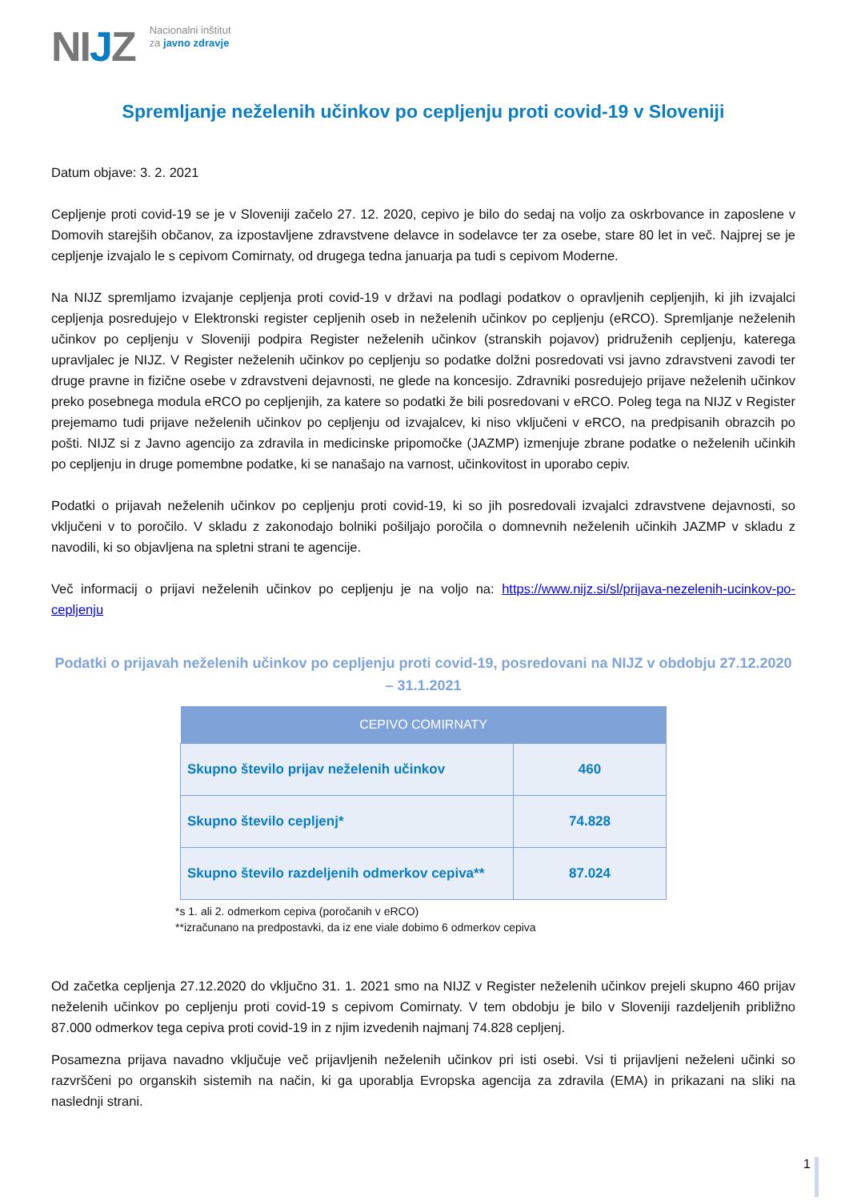NIJZ
Nacionalni inštitut
za javno zdravje
Spremljanje neželenih učinkov po cepljenju proti covid-19 v Sloveniji
Datum objave: 3. 2. 2021
Cepljenje proti covid-19 se je v Sloveniji začelo 27. 12. 2020, cepivo je bilo do sedaj na voljo za oskrbovance in zaposlene v Domovih starejših občanov, za izpostavljene zdravstvene delavce in sodelavce ter za osebe, stare 80 let in več. Najprej se je cepljenje izvajalo le s cepivom Comirnaty, od drugega tedna januarja pa tudi s cepivom Moderne.
Na NIJZ spremljamo izvajanje cepljenja proti covid-19 v državi na podlagi podatkov o opravljenih cepljenjih, ki jih izvajalci cepljenja posredujejo v Elektronski register cepljenih oseb in neželenih učinkov po cepljenju (eRCO). Spremljanje neželenih učinkov po cepljenju v Sloveniji podpira Register neželenih učinkov (stranskih pojavov) pridruženih cepljenju, katerega upravljalec je NIJZ. V Register neželenih učinkov po cepljenju so podatke dolžni posredovati vsi javno zdravstveni zavodi ter druge pravne in fizične osebe v zdravstveni dejavnosti, ne glede na koncesijo. Zdravniki posredujejo prijave neželenih učinkov preko posebnega modula eRCO po cepljenjih, za katere so podatki že bili posredovani v eRCO. Poleg tega na NIJZ v Register prejemamo tudi prijave neželenih učinkov po cepljenju od izvajalcev, ki niso vključeni v eRCO, na predpisanih obrazcih po pošti. NIJZ si z Javno agencijo za zdravila in medicinske pripomočke (JAZMP) izmenjuje zbrane podatke o neželenih učinkih po cepljenju in druge pomembne podatke, ki se nanašajo na varnost, učinkovitost in uporabo cepiv.
Podatki o prijavah neželenih učinkov po cepljenju proti covid-19, ki so jih posredovali izvajalci zdravstvene dejavnosti, so vključeni v to poročilo. V skladu z zakonodajo bolniki pošiljajo poročila o domnevnih neželenih učinkih JAZMP v skladu z navodili, ki so objavljena na spletni strani te agencije.
Več informacij o prijavi neželenih učinkov po cepljenju je na voljo na: https://www.nijz.si/sl/prijava-nezelenih-ucinkov-po-cepljenju
Podatki o prijavah neželenih učinkov po cepljenju proti covid-19, posredovani na NIJZ v obdobju 27.12.2020 – 31.1.2021
| CEPIVO COMIRNATY | |
| --- | --- |
| Skupno število prijav neželenih učinkov | 460 |
| Skupno število cepljenj* | 74.828 |
| Skupno število razdeljenih odmerkov cepiva** | 87.024 |
*s 1. ali 2. odmerkom cepiva (poročanih v eRCO)
**izračunano na predpostavki, da iz ene viale dobimo 6 odmerkov cepiva
Od začetka cepljenja 27.12.2020 do vključno 31. 1. 2021 smo na NIJZ v Register neželenih učinkov prejeli skupno 460 prijav neželenih učinkov po cepljenju proti covid-19 s cepivom Comirnaty. V tem obdobju je bilo v Sloveniji razdeljenih približno 87.000 odmerkov tega cepiva proti covid-19 in z njim izvedenih najmanj 74.828 cepljenj.
Posamezna prijava navadno vključuje več prijavljenih neželenih učinkov pri isti osebi. Vsi ti prijavljeni neželeni učinki so razvrščeni po organskih sistemih na način, ki ga uporablja Evropska agencija za zdravila (EMA) in prikazani na sliki na naslednji strani.
1